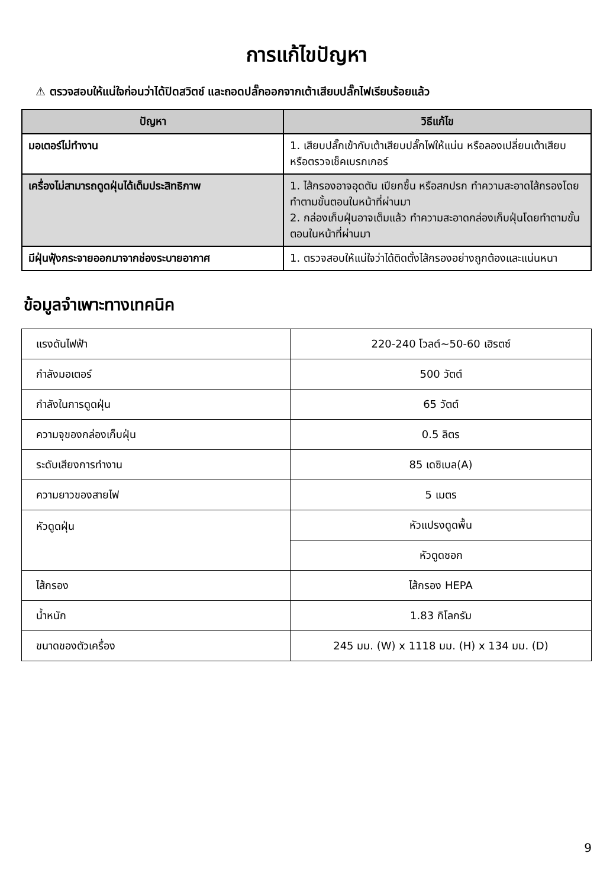การแก้ไขปัญหา
⚠ ตรวจสอบให้แน่ใจก่อนว่าได้ปิดสวิตช์ และถอดปลั๊กออกจากเต้าเสียบปลั๊กไฟเรียบร้อยแล้ว
| ปัญหา | วิธีแก้ไข |
| --- | --- |
| มอเตอร์ไม่ทำงาน | 1. เสียบปลั๊กเข้ากับเต้าเสียบปลั๊กไฟให้แน่น หรือลองเปลี่ยนเต้าเสียบ หรือตรวจเช็คเบรกเกอร์ |
| เครื่องไม่สามารถดูดฝุ่นได้เต็มประสิทธิภาพ | 1. ไส้กรองอาจอุดตัน เปียกชื้น หรือสกปรก ทำความสะอาดไส้กรองโดยทำตามขั้นตอนในหน้าที่ผ่านมา 2. กล่องเก็บฝุ่นอาจเต็มแล้ว ทำความสะอาดกล่องเก็บฝุ่นโดยทำตามขั้นตอนในหน้าที่ผ่านมา |
| มีฝุ่นฟุ้งกระจายออกมาจากช่องระบายอากาศ | 1. ตรวจสอบให้แน่ใจว่าได้ติดตั้งไส้กรองอย่างถูกต้องและแน่นหนา |
ข้อมูลจำเพาะทางเทคนิค
| แรงดันไฟฟ้า | 220-240 โวลต์~50-60 เฮิรตซ์ |
| กำลังมอเตอร์ | 500 วัตต์ |
| กำลังในการดูดฝุ่น | 65 วัตต์ |
| ความจุของกล่องเก็บฝุ่น | 0.5 ลิตร |
| ระดับเสียงการทำงาน | 85 เดซิเบล(A) |
| ความยาวของสายไฟ | 5 เมตร |
| หัวดูดฝุ่น | หัวแปรงดูดพื้น |
| | หัวดูดซอก |
| ไส้กรอง | ไส้กรอง HEPA |
| น้ำหนัก | 1.83 กิโลกรัม |
| ขนาดของตัวเครื่อง | 245 มม. (W) x 1118 มม. (H) x 134 มม. (D) |
9